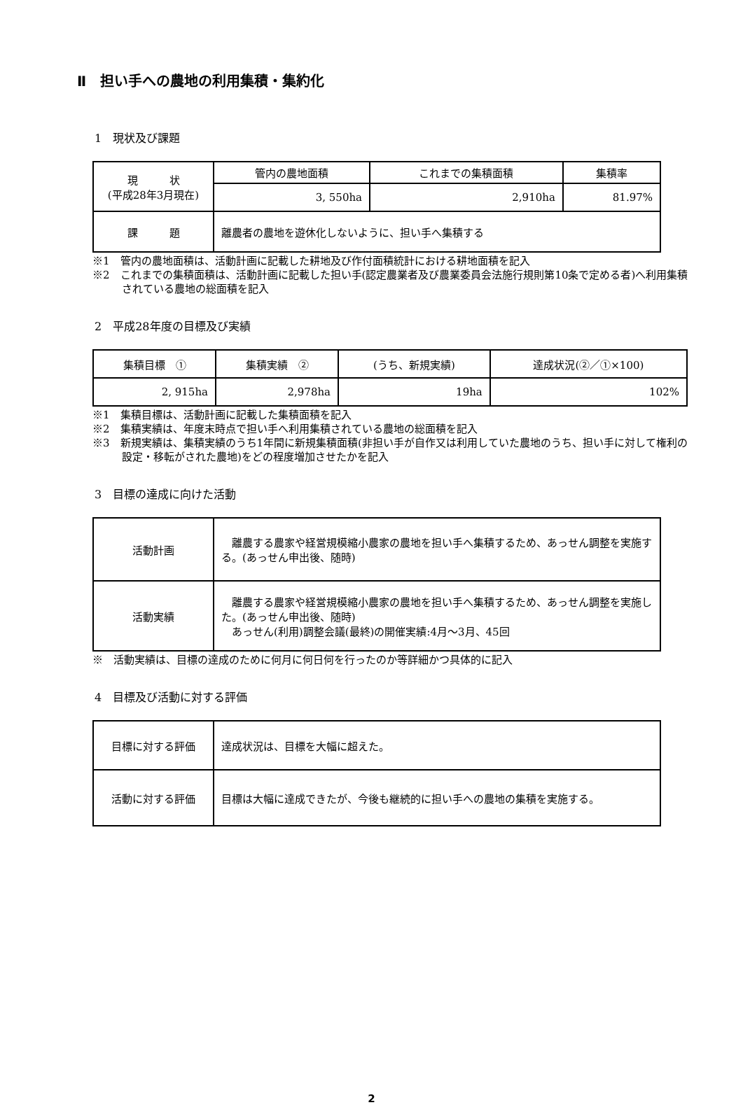Ⅱ　担い手への農地の利用集積・集約化
1　現状及び課題
| 現 状 (平成28年3月現在) | 管内の農地面積 | これまでの集積面積 | 集積率 |
| | 3, 550ha | 2,910ha | 81.97% |
| 課 題 | 離農者の農地を遊休化しないように、担い手へ集積する | | |
※1　管内の農地面積は、活動計画に記載した耕地及び作付面積統計における耕地面積を記入
※2　これまでの集積面積は、活動計画に記載した担い手(認定農業者及び農業委員会法施行規則第10条で定める者)へ利用集積されている農地の総面積を記入
2　平成28年度の目標及び実績
| 集積目標 ① | 集積実績 ② | (うち、新規実績) | 達成状況(②／①×100) |
| 2, 915ha | 2,978ha | 19ha | 102% |
※1　集積目標は、活動計画に記載した集積面積を記入
※2　集積実績は、年度末時点で担い手へ利用集積されている農地の総面積を記入
※3　新規実績は、集積実績のうち1年間に新規集積面積(非担い手が自作又は利用していた農地のうち、担い手に対して権利の設定・移転がされた農地)をどの程度増加させたかを記入
3　目標の達成に向けた活動
| 活動計画 | 離農する農家や経営規模縮小農家の農地を担い手へ集積するため、あっせん調整を実施する。(あっせん申出後、随時) |
| 活動実績 | 離農する農家や経営規模縮小農家の農地を担い手へ集積するため、あっせん調整を実施した。(あっせん申出後、随時) あっせん(利用)調整会議(最終)の開催実績:4月～3月、45回 |
※　活動実績は、目標の達成のために何月に何日何を行ったのか等詳細かつ具体的に記入
4　目標及び活動に対する評価
| 目標に対する評価 | 達成状況は、目標を大幅に超えた。 |
| 活動に対する評価 | 目標は大幅に達成できたが、今後も継続的に担い手への農地の集積を実施する。 |
2